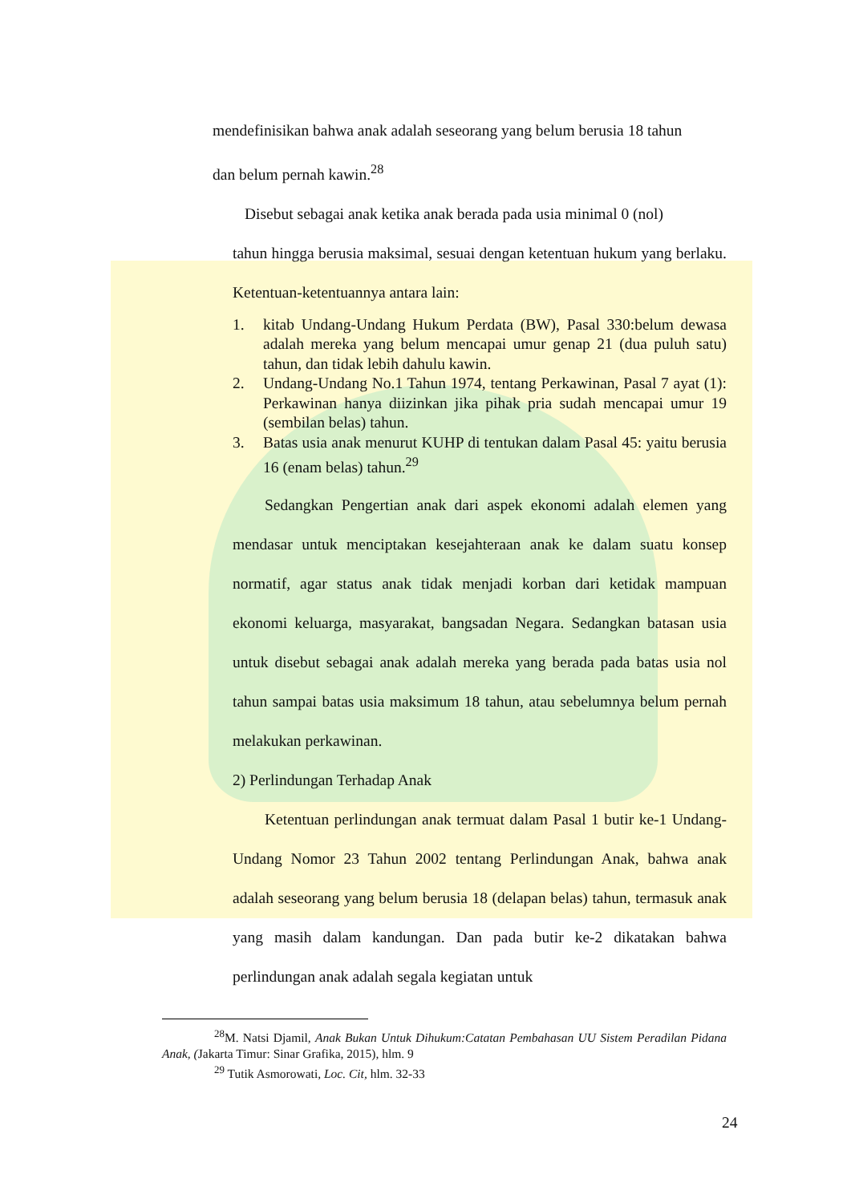mendefinisikan bahwa anak adalah seseorang yang belum berusia 18 tahun
dan belum pernah kawin.<sup>28</sup>
Disebut sebagai anak ketika anak berada pada usia minimal 0 (nol)
tahun hingga berusia maksimal, sesuai dengan ketentuan hukum yang berlaku. Ketentuan-ketentuannya antara lain:
1. kitab Undang-Undang Hukum Perdata (BW), Pasal 330:belum dewasa adalah mereka yang belum mencapai umur genap 21 (dua puluh satu) tahun, dan tidak lebih dahulu kawin.
2. Undang-Undang No.1 Tahun 1974, tentang Perkawinan, Pasal 7 ayat (1): Perkawinan hanya diizinkan jika pihak pria sudah mencapai umur 19 (sembilan belas) tahun.
3. Batas usia anak menurut KUHP di tentukan dalam Pasal 45: yaitu berusia 16 (enam belas) tahun.<sup>29</sup>
Sedangkan Pengertian anak dari aspek ekonomi adalah elemen yang mendasar untuk menciptakan kesejahteraan anak ke dalam suatu konsep normatif, agar status anak tidak menjadi korban dari ketidak mampuan ekonomi keluarga, masyarakat, bangsadan Negara. Sedangkan batasan usia untuk disebut sebagai anak adalah mereka yang berada pada batas usia nol tahun sampai batas usia maksimum 18 tahun, atau sebelumnya belum pernah melakukan perkawinan.
2) Perlindungan Terhadap Anak
Ketentuan perlindungan anak termuat dalam Pasal 1 butir ke-1 Undang-Undang Nomor 23 Tahun 2002 tentang Perlindungan Anak, bahwa anak adalah seseorang yang belum berusia 18 (delapan belas) tahun, termasuk anak yang masih dalam kandungan. Dan pada butir ke-2 dikatakan bahwa perlindungan anak adalah segala kegiatan untuk
<sup>28</sup> M. Natsi Djamil, Anak Bukan Untuk Dihukum:Catatan Pembahasan UU Sistem Peradilan Pidana Anak, (Jakarta Timur: Sinar Grafika, 2015), hlm. 9
<sup>29</sup> Tutik Asmorowati, Loc. Cit, hlm. 32-33
24